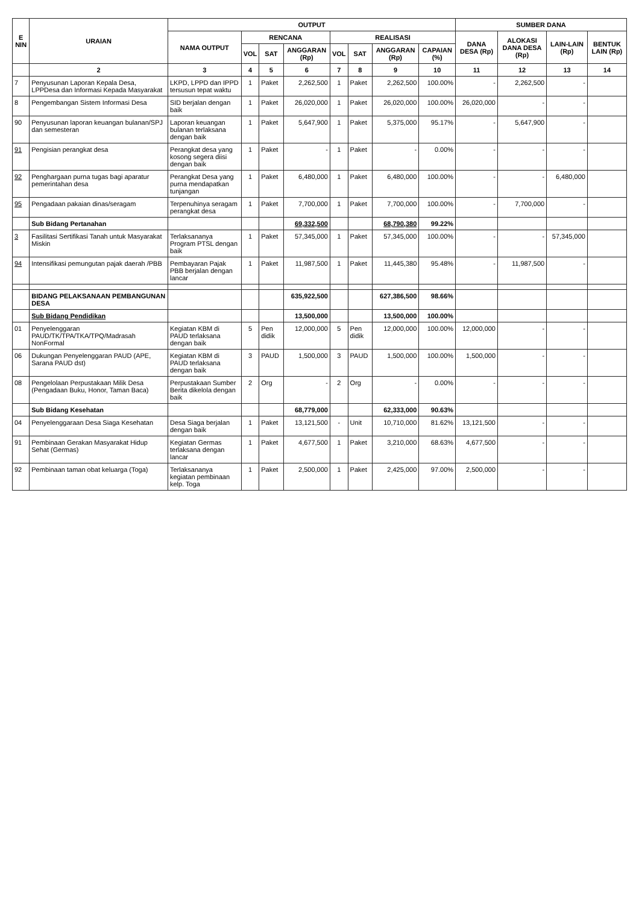| E NIN | URAIAN | OUTPUT | | | | | | | | SUMBER DANA | | | |
| --- | --- | --- | --- | --- | --- | --- | --- | --- | --- | --- | --- | --- | --- |
| | | NAMA OUTPUT | RENCANA | | | REALISASI | | | | DANA DESA (Rp) | ALOKASI DANA DESA (Rp) | LAIN-LAIN (Rp) | BENTUK LAIN (Rp) |
| | | | VOL | SAT | ANGGARAN (Rp) | VOL | SAT | ANGGARAN (Rp) | CAPAIAN (%) | | | | |
| | 2 | 3 | 4 | 5 | 6 | 7 | 8 | 9 | 10 | 11 | 12 | 13 | 14 |
| 7 | Penyusunan Laporan Kepala Desa, LPPDesa dan Informasi Kepada Masyarakat | LKPD, LPPD dan IPPD tersusun tepat waktu | 1 | Paket | 2,262,500 | 1 | Paket | 2,262,500 | 100.00% | - | 2,262,500 | - | |
| 8 | Pengembangan Sistem Informasi Desa | SID berjalan dengan baik | 1 | Paket | 26,020,000 | 1 | Paket | 26,020,000 | 100.00% | 26,020,000 | - | - | |
| 90 | Penyusunan laporan keuangan bulanan/SPJ dan semesteran | Laporan keuangan bulanan terlaksana dengan baik | 1 | Paket | 5,647,900 | 1 | Paket | 5,375,000 | 95.17% | - | 5,647,900 | - | |
| 91 | Pengisian perangkat desa | Perangkat desa yang kosong segera diisi dengan baik | 1 | Paket | - | 1 | Paket | - | 0.00% | - | - | - | |
| 92 | Penghargaan purna tugas bagi aparatur pemerintahan desa | Perangkat Desa yang purna mendapatkan tunjangan | 1 | Paket | 6,480,000 | 1 | Paket | 6,480,000 | 100.00% | - | - | 6,480,000 | |
| 95 | Pengadaan pakaian dinas/seragam | Terpenuhinya seragam perangkat desa | 1 | Paket | 7,700,000 | 1 | Paket | 7,700,000 | 100.00% | - | 7,700,000 | - | |
| | Sub Bidang Pertanahan | | | | 69,332,500 | | | 68,790,380 | 99.22% | | | | |
| 3 | Fasilitasi Sertifikasi Tanah untuk Masyarakat Miskin | Terlaksananya Program PTSL dengan baik | 1 | Paket | 57,345,000 | 1 | Paket | 57,345,000 | 100.00% | - | - | 57,345,000 | |
| 94 | Intensifikasi pemungutan pajak daerah /PBB | Pembayaran Pajak PBB berjalan dengan lancar | 1 | Paket | 11,987,500 | 1 | Paket | 11,445,380 | 95.48% | - | 11,987,500 | - | |
| | BIDANG PELAKSANAAN PEMBANGUNAN DESA | | | | 635,922,500 | | | 627,386,500 | 98.66% | | | | |
| | Sub Bidang Pendidikan | | | | 13,500,000 | | | 13,500,000 | 100.00% | | | | |
| 01 | Penyelenggaran PAUD/TK/TPA/TKA/TPQ/Madrasah NonFormal | Kegiatan KBM di PAUD terlaksana dengan baik | 5 | Pen didik | 12,000,000 | 5 | Pen didik | 12,000,000 | 100.00% | 12,000,000 | - | - | |
| 06 | Dukungan Penyelenggaran PAUD (APE, Sarana PAUD dst) | Kegiatan KBM di PAUD terlaksana dengan baik | 3 | PAUD | 1,500,000 | 3 | PAUD | 1,500,000 | 100.00% | 1,500,000 | - | - | |
| 08 | Pengelolaan Perpustakaan Milik Desa (Pengadaan Buku, Honor, Taman Baca) | Perpustakaan Sumber Berita dikelola dengan baik | 2 | Org | - | 2 | Org | - | 0.00% | - | - | - | |
| | Sub Bidang Kesehatan | | | | 68,779,000 | | | 62,333,000 | 90.63% | | | | |
| 04 | Penyelenggaraan Desa Siaga Kesehatan | Desa Siaga berjalan dengan baik | 1 | Paket | 13,121,500 | - | Unit | 10,710,000 | 81.62% | 13,121,500 | - | - | |
| 91 | Pembinaan Gerakan Masyarakat Hidup Sehat (Germas) | Kegiatan Germas terlaksana dengan lancar | 1 | Paket | 4,677,500 | 1 | Paket | 3,210,000 | 68.63% | 4,677,500 | - | - | |
| 92 | Pembinaan taman obat keluarga (Toga) | Terlaksananya kegiatan pembinaan kelp. Toga | 1 | Paket | 2,500,000 | 1 | Paket | 2,425,000 | 97.00% | 2,500,000 | - | - | |